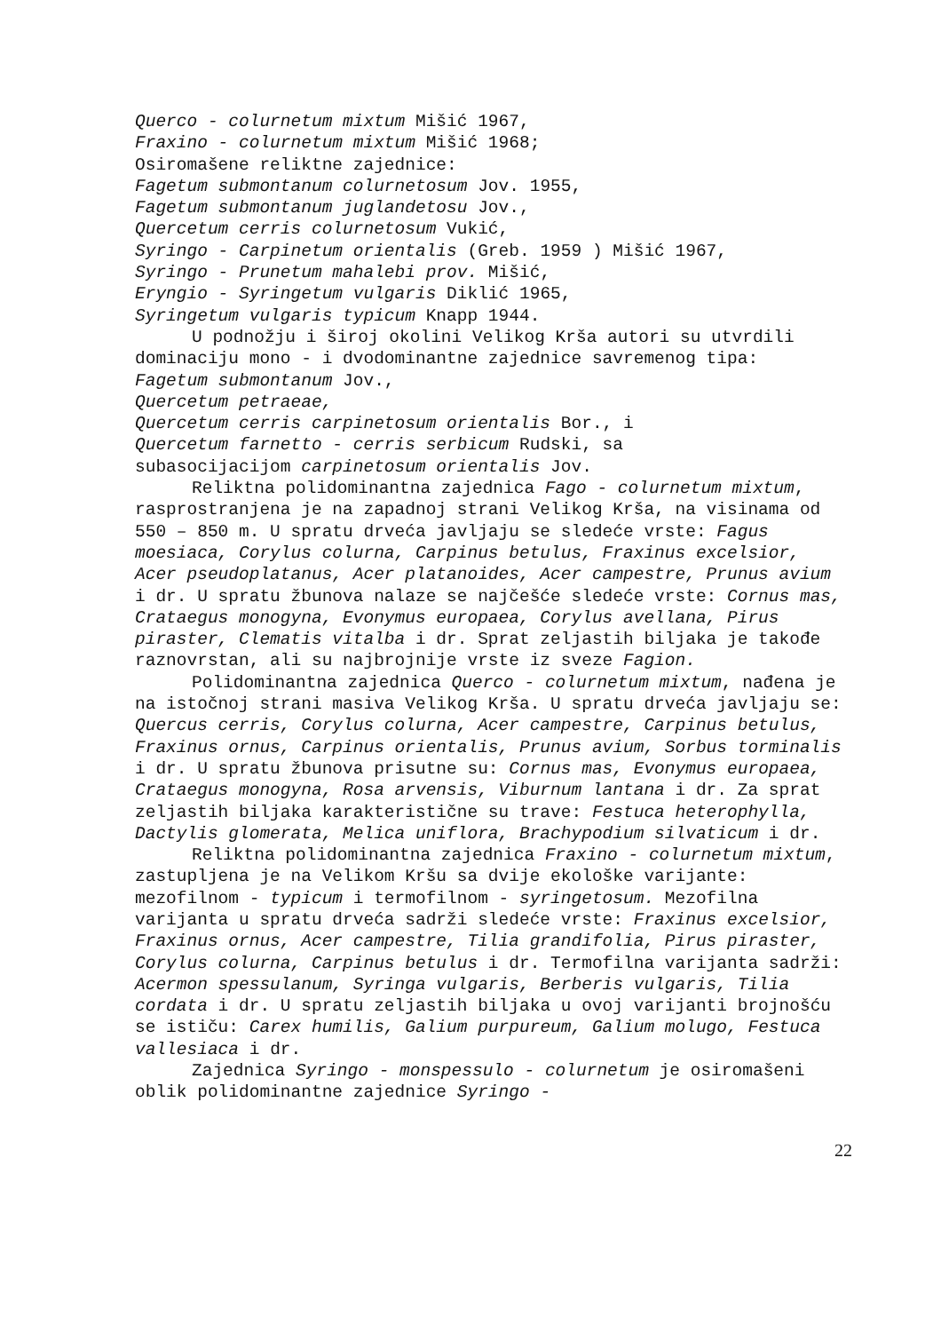Querco - colurnetum mixtum Mišić 1967,
Fraxino - colurnetum mixtum Mišić 1968;
Osiromašene reliktne zajednice:
Fagetum submontanum colurnetosum Jov. 1955,
Fagetum submontanum juglandetosu Jov.,
Quercetum cerris colurnetosum Vukić,
Syringo - Carpinetum orientalis (Greb. 1959 ) Mišić 1967,
Syringo - Prunetum mahalebi prov. Mišić,
Eryngio - Syringetum vulgaris Diklić 1965,
Syringetum vulgaris typicum Knapp 1944.
U podnožju i široj okolini Velikog Krša autori su utvrdili dominaciju mono - i dvodominantne zajednice savremenog tipa:
Fagetum submontanum Jov.,
Quercetum petraeae,
Quercetum cerris carpinetosum orientalis Bor., i
Quercetum farnetto - cerris serbicum Rudski, sa
subasocijacijom carpinetosum orientalis Jov.
Reliktna polidominantna zajednica Fago - colurnetum mixtum, rasprostranjena je na zapadnoj strani Velikog Krša, na visinama od 550 – 850 m. U spratu drveća javljaju se sledeće vrste: Fagus moesiaca, Corylus colurna, Carpinus betulus, Fraxinus excelsior, Acer pseudoplatanus, Acer platanoides, Acer campestre, Prunus avium i dr. U spratu žbunova nalaze se najčešće sledeće vrste: Cornus mas, Crataegus monogyna, Evonymus europaea, Corylus avellana, Pirus piraster, Clematis vitalba i dr. Sprat zeljastih biljaka je takođe raznovrstan, ali su najbrojnije vrste iz sveze Fagion.
Polidominantna zajednica Querco - colurnetum mixtum, nađena je na istočnoj strani masiva Velikog Krša. U spratu drveća javljaju se: Quercus cerris, Corylus colurna, Acer campestre, Carpinus betulus, Fraxinus ornus, Carpinus orientalis, Prunus avium, Sorbus torminalis i dr. U spratu žbunova prisutne su: Cornus mas, Evonymus europaea, Crataegus monogyna, Rosa arvensis, Viburnum lantana i dr. Za sprat zeljastih biljaka karakteristične su trave: Festuca heterophylla, Dactylis glomerata, Melica uniflora, Brachypodium silvaticum i dr.
Reliktna polidominantna zajednica Fraxino - colurnetum mixtum, zastupljena je na Velikom Kršu sa dvije ekološke varijante: mezofilnom - typicum i termofilnom - syringetosum. Mezofilna varijanta u spratu drveća sadrži sledeće vrste: Fraxinus excelsior, Fraxinus ornus, Acer campestre, Tilia grandifolia, Pirus piraster, Corylus colurna, Carpinus betulus i dr. Termofilna varijanta sadrži: Acermon spessulanum, Syringa vulgaris, Berberis vulgaris, Tilia cordata i dr. U spratu zeljastih biljaka u ovoj varijanti brojnošću se ističu: Carex humilis, Galium purpureum, Galium molugo, Festuca vallesiaca i dr.
Zajednica Syringo - monspessulo - colurnetum je osiromašeni oblik polidominantne zajednice Syringo -
22